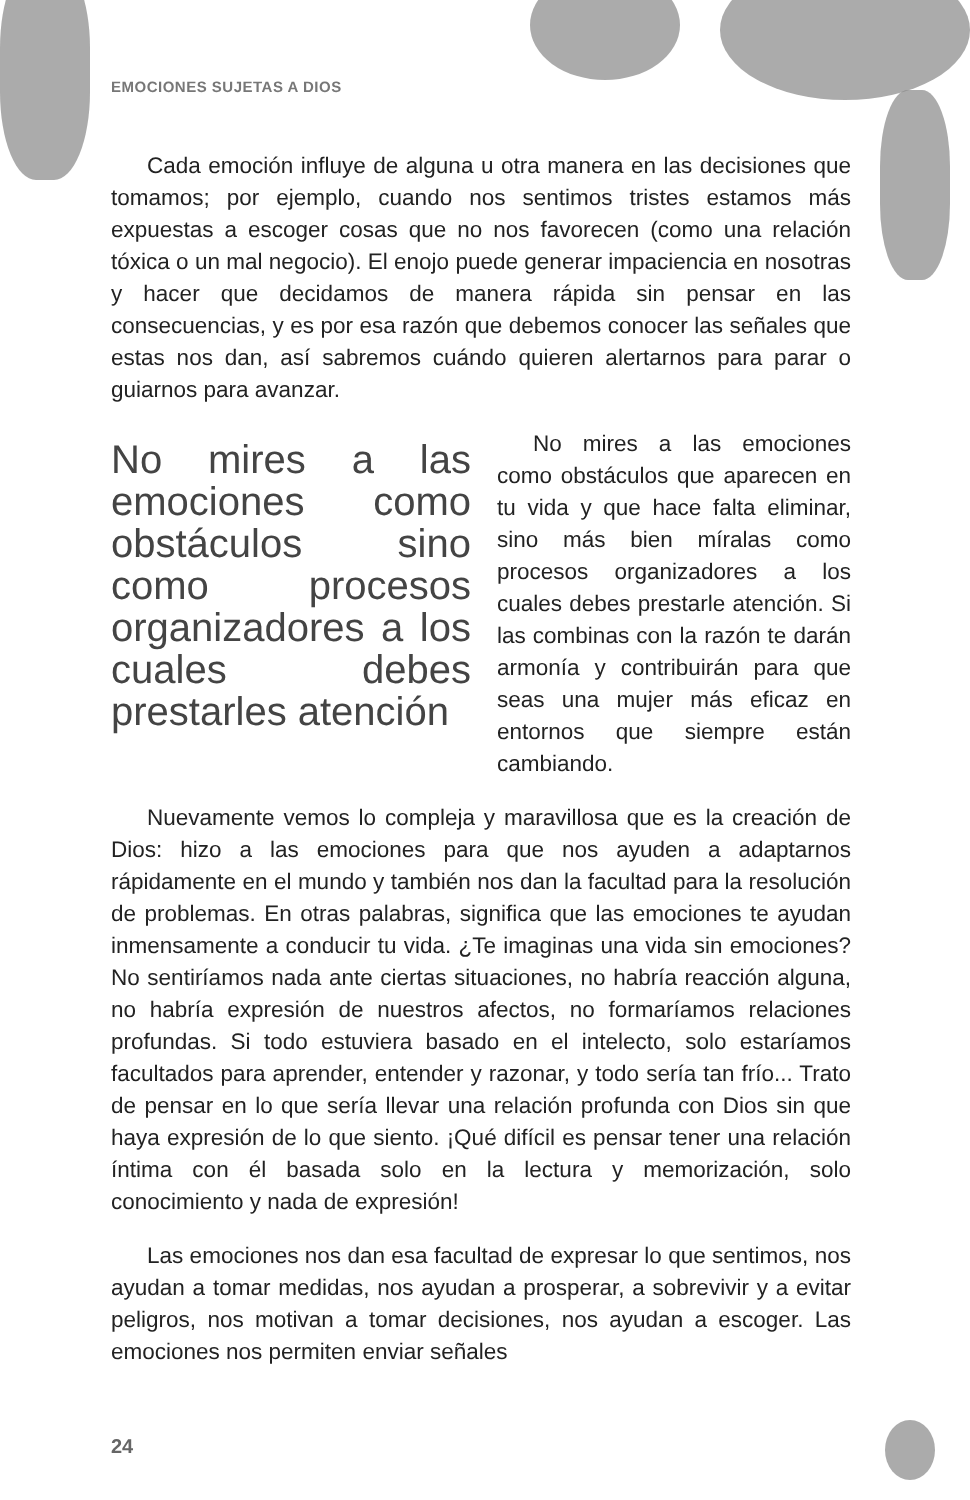EMOCIONES SUJETAS A DIOS
Cada emoción influye de alguna u otra manera en las decisiones que tomamos; por ejemplo, cuando nos sentimos tristes estamos más expuestas a escoger cosas que no nos favorecen (como una relación tóxica o un mal negocio). El enojo puede generar impaciencia en nosotras y hacer que decidamos de manera rápida sin pensar en las consecuencias, y es por esa razón que debemos conocer las señales que estas nos dan, así sabremos cuándo quieren alertarnos para parar o guiarnos para avanzar.
No mires a las emociones como obstáculos sino como procesos organizadores a los cuales debes prestarles atención
No mires a las emociones como obstáculos que aparecen en tu vida y que hace falta eliminar, sino más bien míralas como procesos organizadores a los cuales debes prestarle atención. Si las combinas con la razón te darán armonía y contribuirán para que seas una mujer más eficaz en entornos que siempre están cambiando.
Nuevamente vemos lo compleja y maravillosa que es la creación de Dios: hizo a las emociones para que nos ayuden a adaptarnos rápidamente en el mundo y también nos dan la facultad para la resolución de problemas. En otras palabras, significa que las emociones te ayudan inmensamente a conducir tu vida. ¿Te imaginas una vida sin emociones? No sentiríamos nada ante ciertas situaciones, no habría reacción alguna, no habría expresión de nuestros afectos, no formaríamos relaciones profundas. Si todo estuviera basado en el intelecto, solo estaríamos facultados para aprender, entender y razonar, y todo sería tan frío... Trato de pensar en lo que sería llevar una relación profunda con Dios sin que haya expresión de lo que siento. ¡Qué difícil es pensar tener una relación íntima con él basada solo en la lectura y memorización, solo conocimiento y nada de expresión!
Las emociones nos dan esa facultad de expresar lo que sentimos, nos ayudan a tomar medidas, nos ayudan a prosperar, a sobrevivir y a evitar peligros, nos motivan a tomar decisiones, nos ayudan a escoger. Las emociones nos permiten enviar señales
24